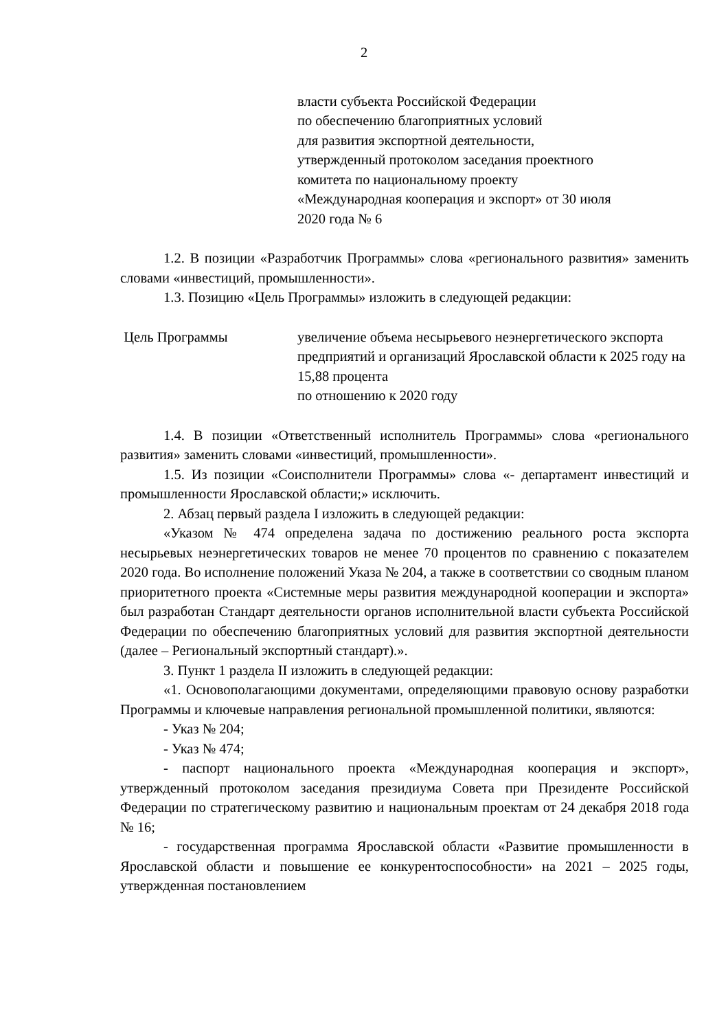2
власти субъекта Российской Федерации
по обеспечению благоприятных условий
для развития экспортной деятельности,
утвержденный протоколом заседания проектного
комитета по национальному проекту
«Международная кооперация и экспорт» от 30 июля
2020 года № 6
1.2. В позиции «Разработчик Программы» слова «регионального развития» заменить словами «инвестиций, промышленности».
1.3. Позицию «Цель Программы» изложить в следующей редакции:
Цель Программы увеличение объема несырьевого неэнергетического экспорта предприятий и организаций Ярославской области к 2025 году на 15,88 процента
по отношению к 2020 году
1.4. В позиции «Ответственный исполнитель Программы» слова «регионального развития» заменить словами «инвестиций, промышленности».
1.5. Из позиции «Соисполнители Программы» слова «- департамент инвестиций и промышленности Ярославской области;» исключить.
2. Абзац первый раздела I изложить в следующей редакции:
«Указом № 474 определена задача по достижению реального роста экспорта несырьевых неэнергетических товаров не менее 70 процентов по сравнению с показателем 2020 года. Во исполнение положений Указа № 204, а также в соответствии со сводным планом приоритетного проекта «Системные меры развития международной кооперации и экспорта» был разработан Стандарт деятельности органов исполнительной власти субъекта Российской Федерации по обеспечению благоприятных условий для развития экспортной деятельности (далее – Региональный экспортный стандарт).».
3. Пункт 1 раздела II изложить в следующей редакции:
«1. Основополагающими документами, определяющими правовую основу разработки Программы и ключевые направления региональной промышленной политики, являются:
- Указ № 204;
- Указ № 474;
- паспорт национального проекта «Международная кооперация и экспорт», утвержденный протоколом заседания президиума Совета при Президенте Российской Федерации по стратегическому развитию и национальным проектам от 24 декабря 2018 года № 16;
- государственная программа Ярославской области «Развитие промышленности в Ярославской области и повышение ее конкурентоспособности» на 2021 – 2025 годы, утвержденная постановлением